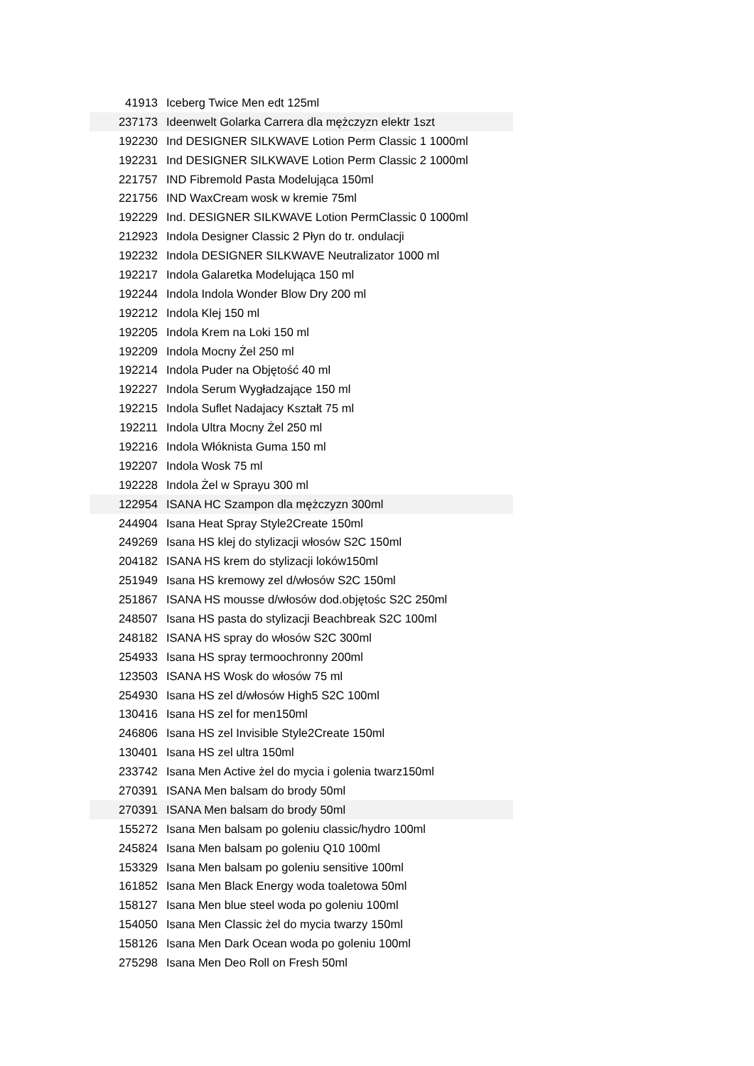| 41913 | Iceberg Twice Men edt 125ml |
| 237173 | Ideenwelt Golarka Carrera dla mężczyzn elektr 1szt |
| 192230 | Ind DESIGNER SILKWAVE Lotion Perm Classic 1 1000ml |
| 192231 | Ind DESIGNER SILKWAVE Lotion Perm Classic 2 1000ml |
| 221757 | IND Fibremold Pasta Modelująca 150ml |
| 221756 | IND WaxCream wosk w kremie 75ml |
| 192229 | Ind. DESIGNER SILKWAVE Lotion PermClassic 0 1000ml |
| 212923 | Indola Designer Classic 2 Płyn do tr. ondulacji |
| 192232 | Indola DESIGNER SILKWAVE Neutralizator 1000 ml |
| 192217 | Indola Galaretka Modelująca 150 ml |
| 192244 | Indola Indola Wonder Blow Dry 200 ml |
| 192212 | Indola Klej 150 ml |
| 192205 | Indola Krem na Loki 150 ml |
| 192209 | Indola Mocny Żel 250 ml |
| 192214 | Indola Puder na Objętość 40 ml |
| 192227 | Indola Serum Wygładzające 150 ml |
| 192215 | Indola Suflet Nadajacy Kształt 75 ml |
| 192211 | Indola Ultra Mocny Żel 250 ml |
| 192216 | Indola Włóknista Guma 150 ml |
| 192207 | Indola Wosk 75 ml |
| 192228 | Indola Żel w Sprayu 300 ml |
| 122954 | ISANA HC Szampon dla mężczyzn 300ml |
| 244904 | Isana Heat Spray Style2Create 150ml |
| 249269 | Isana HS klej do stylizacji włosów S2C 150ml |
| 204182 | ISANA HS krem do stylizacji loków150ml |
| 251949 | Isana HS kremowy zel d/włosów S2C 150ml |
| 251867 | ISANA HS mousse d/włosów dod.objętośc S2C 250ml |
| 248507 | Isana HS pasta do stylizacji Beachbreak S2C 100ml |
| 248182 | ISANA HS spray do włosów S2C 300ml |
| 254933 | Isana HS spray termoochronny 200ml |
| 123503 | ISANA HS Wosk do włosów 75 ml |
| 254930 | Isana HS zel d/włosów High5 S2C 100ml |
| 130416 | Isana HS zel for men150ml |
| 246806 | Isana HS zel Invisible Style2Create 150ml |
| 130401 | Isana HS zel ultra 150ml |
| 233742 | Isana Men Active żel do mycia i golenia twarz150ml |
| 270391 | ISANA Men balsam do brody 50ml |
| 270391 | ISANA Men balsam do brody 50ml |
| 155272 | Isana Men balsam po goleniu classic/hydro 100ml |
| 245824 | Isana Men balsam po goleniu Q10 100ml |
| 153329 | Isana Men balsam po goleniu sensitive 100ml |
| 161852 | Isana Men Black Energy woda toaletowa 50ml |
| 158127 | Isana Men blue steel woda po goleniu 100ml |
| 154050 | Isana Men Classic żel do mycia twarzy 150ml |
| 158126 | Isana Men Dark Ocean woda po goleniu 100ml |
| 275298 | Isana Men Deo Roll on Fresh 50ml |